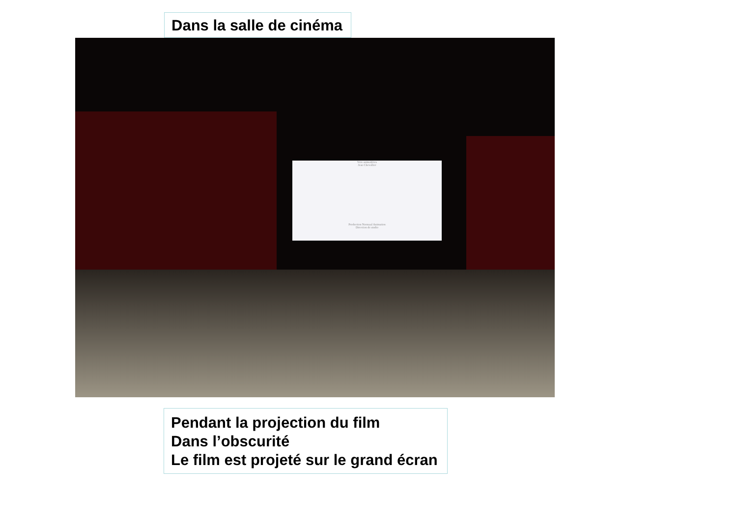Dans la salle de cinéma
Voix animalières
Jean Chevallier
Production Normaal Animation
Direction de studio
Pendant la projection du film
Dans l’obscurité
Le film est projeté sur le grand écran